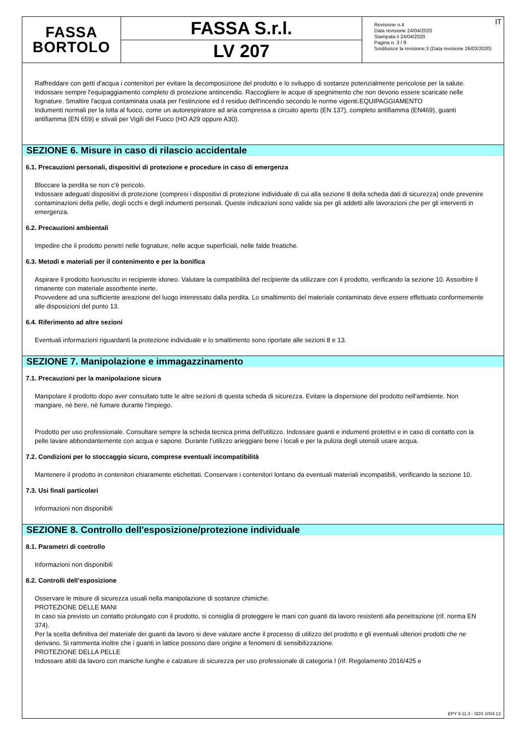FASSA
BORTOLO
FASSA S.r.l.
LV 207
IT Revisione n.4
Data revisione 24/04/2020
Stampata il 24/04/2020
Pagina n. 3 / 9
Sostituisce la revisione:3 (Data revisione 26/03/2020)
Raffreddare con getti d'acqua i contenitori per evitare la decomposizione del prodotto e lo sviluppo di sostanze potenzialmente pericolose per la salute. Indossare sempre l'equipaggiamento completo di protezione antincendio. Raccogliere le acque di spegnimento che non devono essere scaricate nelle fognature. Smaltire l'acqua contaminata usata per l'estinzione ed il residuo dell'incendio secondo le norme vigenti.EQUIPAGGIAMENTO
Indumenti normali per la lotta al fuoco, come un autorespiratore ad aria compressa a circuito aperto (EN 137), completo antifiamma (EN469), guanti antifiamma (EN 659) e stivali per Vigili del Fuoco (HO A29 oppure A30).
SEZIONE 6. Misure in caso di rilascio accidentale
6.1. Precauzioni personali, dispositivi di protezione e procedure in caso di emergenza
Bloccare la perdita se non c'è pericolo.
Indossare adeguati dispositivi di protezione (compresi i dispositivi di protezione individuale di cui alla sezione 8 della scheda dati di sicurezza) onde prevenire contaminazioni della pelle, degli occhi e degli indumenti personali. Queste indicazioni sono valide sia per gli addetti alle lavorazioni che per gli interventi in emergenza.
6.2. Precauzioni ambientali
Impedire che il prodotto penetri nelle fognature, nelle acque superficiali, nelle falde freatiche.
6.3. Metodi e materiali per il contenimento e per la bonifica
Aspirare il prodotto fuoriuscito in recipiente idoneo. Valutare la compatibilità del recipiente da utilizzare con il prodotto, verificando la sezione 10. Assorbire il rimanente con materiale assorbente inerte.
Provvedere ad una sufficiente areazione del luogo interessato dalla perdita. Lo smaltimento del materiale contaminato deve essere effettuato conformemente alle disposizioni del punto 13.
6.4. Riferimento ad altre sezioni
Eventuali informazioni riguardanti la protezione individuale e lo smaltimento sono riportate alle sezioni 8 e 13.
SEZIONE 7. Manipolazione e immagazzinamento
7.1. Precauzioni per la manipolazione sicura
Manipolare il prodotto dopo aver consultato tutte le altre sezioni di questa scheda di sicurezza. Evitare la dispersione del prodotto nell'ambiente. Non mangiare, nè bere, nè fumare durante l'impiego.
Prodotto per uso professionale. Consultare sempre la scheda tecnica prima dell'utilizzo. Indossare guanti e indumenti protettivi e in caso di contatto con la pelle lavare abbondantemente con acqua e sapone. Durante l’utilizzo arieggiare bene i locali e per la pulizia degli utensili usare acqua.
7.2. Condizioni per lo stoccaggio sicuro, comprese eventuali incompatibilità
Mantenere il prodotto in contenitori chiaramente etichettati. Conservare i contenitori lontano da eventuali materiali incompatibili, verificando la sezione 10.
7.3. Usi finali particolari
Informazioni non disponibili
SEZIONE 8. Controllo dell'esposizione/protezione individuale
8.1. Parametri di controllo
Informazioni non disponibili
8.2. Controlli dell’esposizione
Osservare le misure di sicurezza usuali nella manipolazione di sostanze chimiche.
PROTEZIONE DELLE MANI
In caso sia previsto un contatto prolungato con il prodotto, si consiglia di proteggere le mani con guanti da lavoro resistenti alla penetrazione (rif. norma EN 374).
Per la scelta definitiva del materiale dei guanti da lavoro si deve valutare anche il processo di utilizzo del prodotto e gli eventuali ulteriori prodotti che ne derivano. Si rammenta inoltre che i guanti in lattice possono dare origine a fenomeni di sensibilizzazione.
PROTEZIONE DELLA PELLE
Indossare abiti da lavoro con maniche lunghe e calzature di sicurezza per uso professionale di categoria I (rif. Regolamento 2016/425 e
EPY 9.11.3 - SDS 1004.13